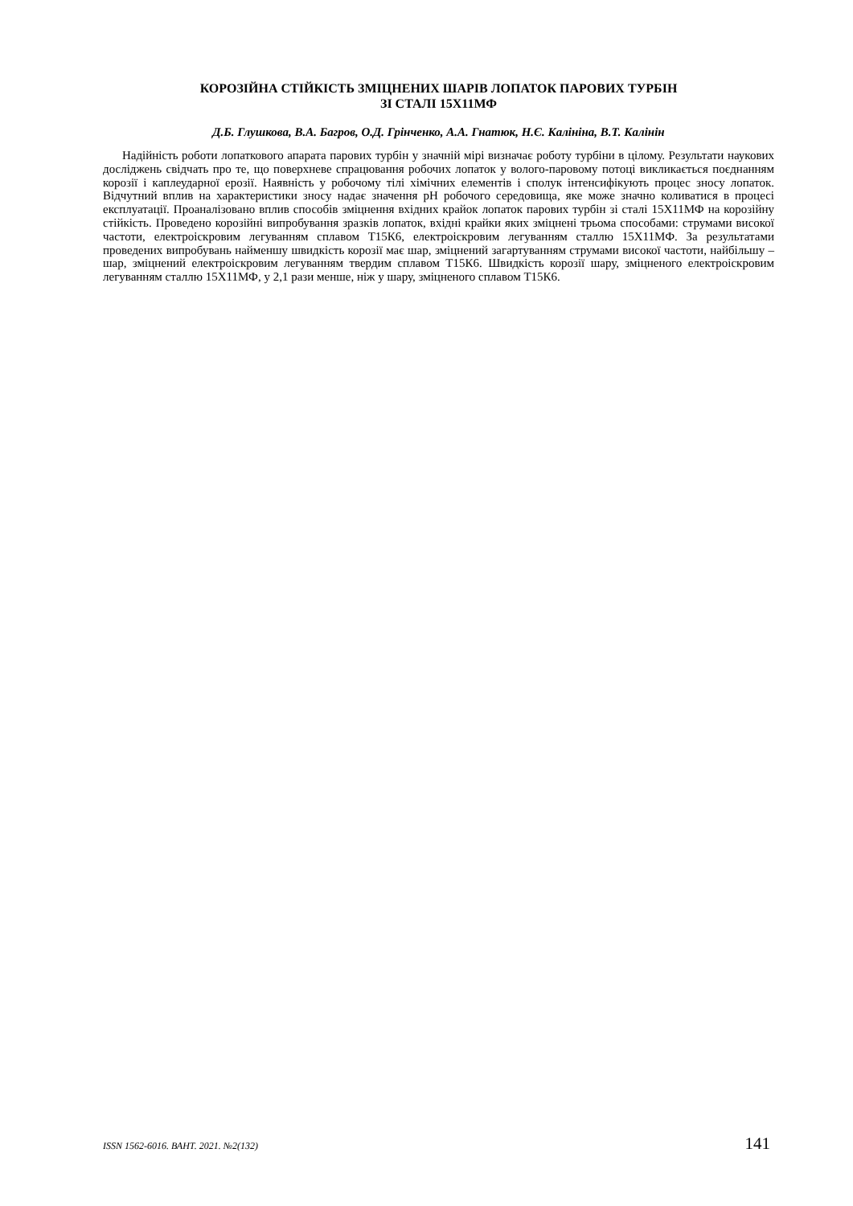КОРОЗІЙНА СТІЙКІСТЬ ЗМІЦНЕНИХ ШАРІВ ЛОПАТОК ПАРОВИХ ТУРБІН
ЗІ СТАЛІ 15Х11МФ
Д.Б. Глушкова, В.А. Багров, О.Д. Грінченко, А.А. Гнатюк, Н.Є. Калініна, В.Т. Калінін
Надійність роботи лопаткового апарата парових турбін у значній мірі визначає роботу турбіни в цілому. Результати наукових досліджень свідчать про те, що поверхневе спрацювання робочих лопаток у волого-паровому потоці викликається поєднанням корозії і каплеударної ерозії. Наявність у робочому тілі хімічних елементів і сполук інтенсифікують процес зносу лопаток. Відчутний вплив на характеристики зносу надає значення pH робочого середовища, яке може значно коливатися в процесі експлуатації. Проаналізовано вплив способів зміцнення вхідних крайок лопаток парових турбін зі сталі 15Х11МФ на корозійну стійкість. Проведено корозійні випробування зразків лопаток, вхідні крайки яких зміцнені трьома способами: струмами високої частоти, електроіскровим легуванням сплавом Т15К6, електроіскровим легуванням сталлю 15Х11МФ. За результатами проведених випробувань найменшу швидкість корозії має шар, зміцнений загартуванням струмами високої частоти, найбільшу – шар, зміцнений електроіскровим легуванням твердим сплавом Т15К6. Швидкість корозії шару, зміцненого електроіскровим легуванням сталлю 15Х11МФ, у 2,1 рази менше, ніж у шару, зміцненого сплавом Т15К6.
ISSN 1562-6016. ВАНТ. 2021. №2(132) 141